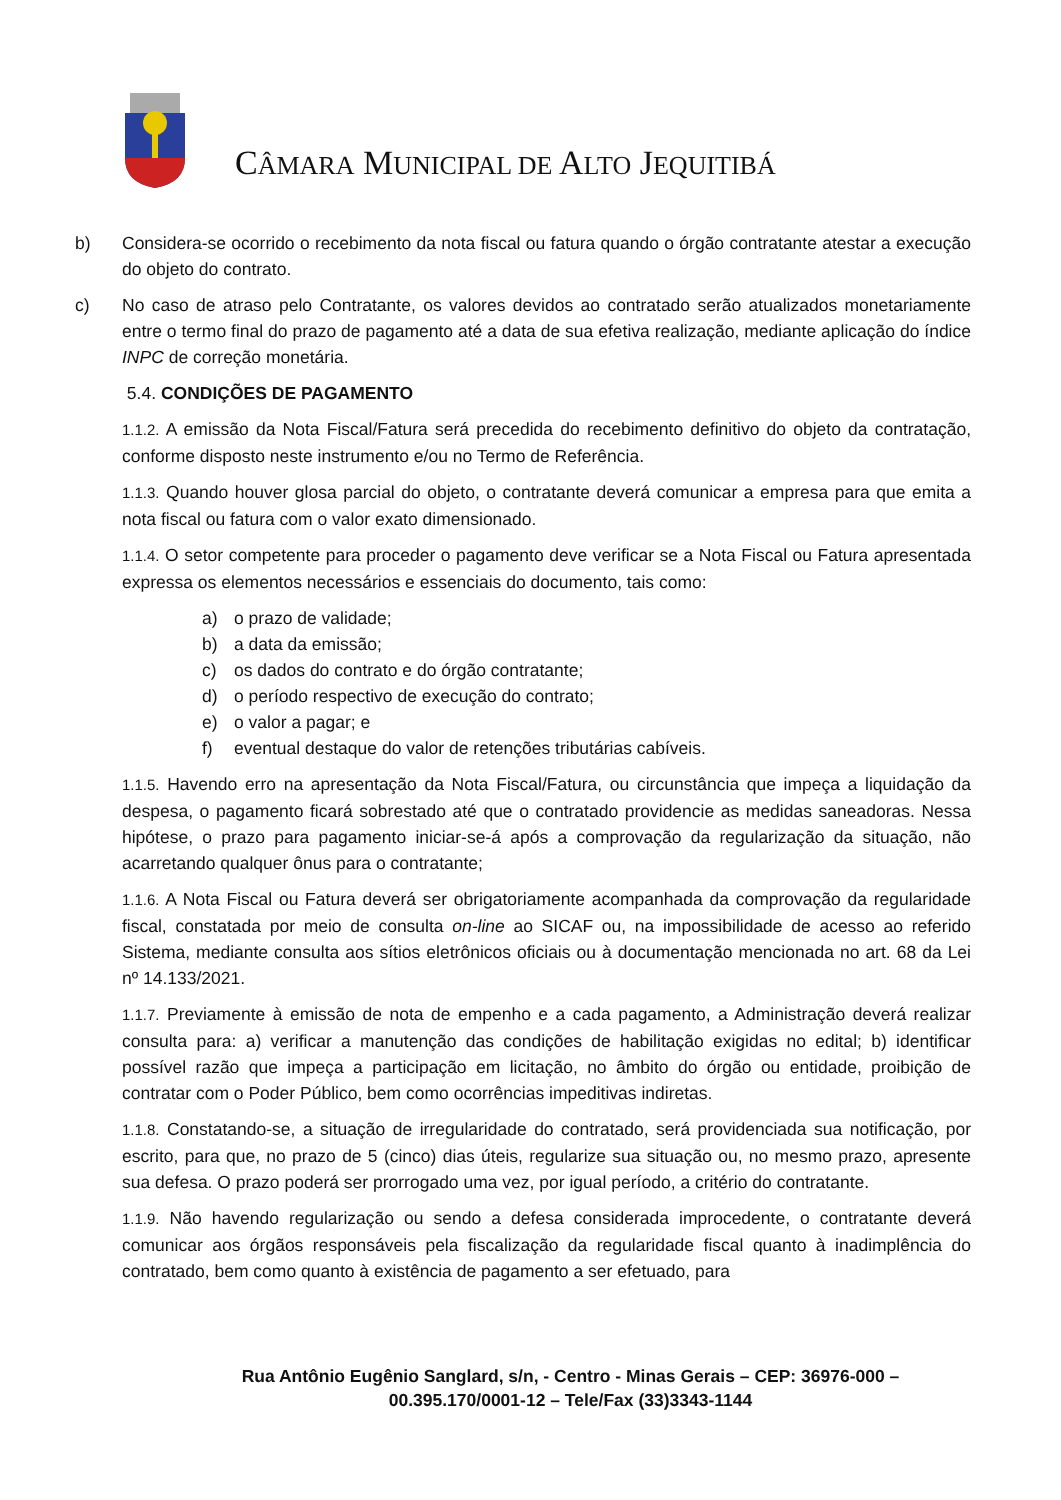CÂMARA MUNICIPAL DE ALTO JEQUITIBÁ
b) Considera-se ocorrido o recebimento da nota fiscal ou fatura quando o órgão contratante atestar a execução do objeto do contrato.
c) No caso de atraso pelo Contratante, os valores devidos ao contratado serão atualizados monetariamente entre o termo final do prazo de pagamento até a data de sua efetiva realização, mediante aplicação do índice INPC de correção monetária.
5.4. CONDIÇÕES DE PAGAMENTO
1.1.2. A emissão da Nota Fiscal/Fatura será precedida do recebimento definitivo do objeto da contratação, conforme disposto neste instrumento e/ou no Termo de Referência.
1.1.3. Quando houver glosa parcial do objeto, o contratante deverá comunicar a empresa para que emita a nota fiscal ou fatura com o valor exato dimensionado.
1.1.4. O setor competente para proceder o pagamento deve verificar se a Nota Fiscal ou Fatura apresentada expressa os elementos necessários e essenciais do documento, tais como:
a) o prazo de validade;
b) a data da emissão;
c) os dados do contrato e do órgão contratante;
d) o período respectivo de execução do contrato;
e) o valor a pagar; e
f) eventual destaque do valor de retenções tributárias cabíveis.
1.1.5. Havendo erro na apresentação da Nota Fiscal/Fatura, ou circunstância que impeça a liquidação da despesa, o pagamento ficará sobrestado até que o contratado providencie as medidas saneadoras. Nessa hipótese, o prazo para pagamento iniciar-se-á após a comprovação da regularização da situação, não acarretando qualquer ônus para o contratante;
1.1.6. A Nota Fiscal ou Fatura deverá ser obrigatoriamente acompanhada da comprovação da regularidade fiscal, constatada por meio de consulta on-line ao SICAF ou, na impossibilidade de acesso ao referido Sistema, mediante consulta aos sítios eletrônicos oficiais ou à documentação mencionada no art. 68 da Lei nº 14.133/2021.
1.1.7. Previamente à emissão de nota de empenho e a cada pagamento, a Administração deverá realizar consulta para: a) verificar a manutenção das condições de habilitação exigidas no edital; b) identificar possível razão que impeça a participação em licitação, no âmbito do órgão ou entidade, proibição de contratar com o Poder Público, bem como ocorrências impeditivas indiretas.
1.1.8. Constatando-se, a situação de irregularidade do contratado, será providenciada sua notificação, por escrito, para que, no prazo de 5 (cinco) dias úteis, regularize sua situação ou, no mesmo prazo, apresente sua defesa. O prazo poderá ser prorrogado uma vez, por igual período, a critério do contratante.
1.1.9. Não havendo regularização ou sendo a defesa considerada improcedente, o contratante deverá comunicar aos órgãos responsáveis pela fiscalização da regularidade fiscal quanto à inadimplência do contratado, bem como quanto à existência de pagamento a ser efetuado, para
Rua Antônio Eugênio Sanglard, s/n, - Centro - Minas Gerais – CEP: 36976-000 –
00.395.170/0001-12 – Tele/Fax (33)3343-1144